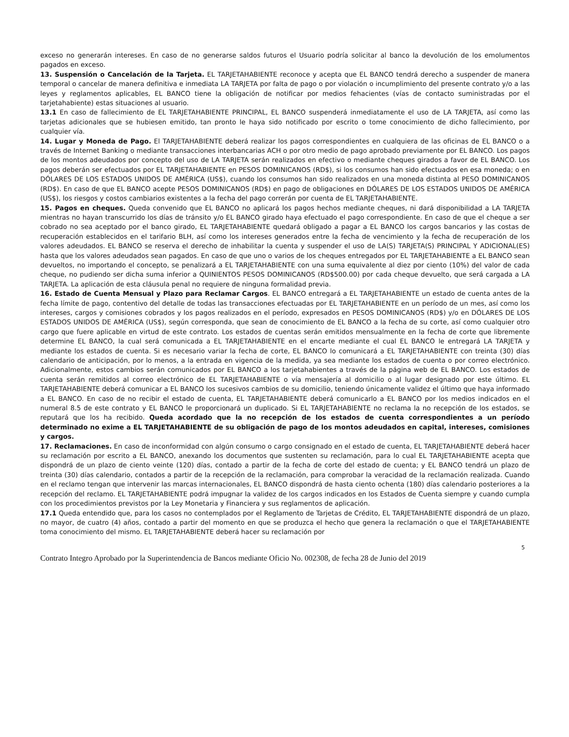exceso no generarán intereses. En caso de no generarse saldos futuros el Usuario podría solicitar al banco la devolución de los emolumentos pagados en exceso.
13. Suspensión o Cancelación de la Tarjeta. EL TARJETAHABIENTE reconoce y acepta que EL BANCO tendrá derecho a suspender de manera temporal o cancelar de manera definitiva e inmediata LA TARJETA por falta de pago o por violación o incumplimiento del presente contrato y/o a las leyes y reglamentos aplicables, EL BANCO tiene la obligación de notificar por medios fehacientes (vías de contacto suministradas por el tarjetahabiente) estas situaciones al usuario.
13.1 En caso de fallecimiento de EL TARJETAHABIENTE PRINCIPAL, EL BANCO suspenderá inmediatamente el uso de LA TARJETA, así como las tarjetas adicionales que se hubiesen emitido, tan pronto le haya sido notificado por escrito o tome conocimiento de dicho fallecimiento, por cualquier vía.
14. Lugar y Moneda de Pago. El TARJETAHABIENTE deberá realizar los pagos correspondientes en cualquiera de las oficinas de EL BANCO o a través de Internet Banking o mediante transacciones interbancarias ACH o por otro medio de pago aprobado previamente por EL BANCO. Los pagos de los montos adeudados por concepto del uso de LA TARJETA serán realizados en efectivo o mediante cheques girados a favor de EL BANCO. Los pagos deberán ser efectuados por EL TARJETAHABIENTE en PESOS DOMINICANOS (RD$), si los consumos han sido efectuados en esa moneda; o en DÓLARES DE LOS ESTADOS UNIDOS DE AMÉRICA (US$), cuando los consumos han sido realizados en una moneda distinta al PESO DOMINICANOS (RD$). En caso de que EL BANCO acepte PESOS DOMINICANOS (RD$) en pago de obligaciones en DÓLARES DE LOS ESTADOS UNIDOS DE AMÉRICA (US$), los riesgos y costos cambiarios existentes a la fecha del pago correrán por cuenta de EL TARJETAHABIENTE.
15. Pagos en cheques. Queda convenido que EL BANCO no aplicará los pagos hechos mediante cheques, ni dará disponibilidad a LA TARJETA mientras no hayan transcurrido los días de tránsito y/o EL BANCO girado haya efectuado el pago correspondiente. En caso de que el cheque a ser cobrado no sea aceptado por el banco girado, EL TARJETAHABIENTE quedará obligado a pagar a EL BANCO los cargos bancarios y las costas de recuperación establecidos en el tarifario BLH, así como los intereses generados entre la fecha de vencimiento y la fecha de recuperación de los valores adeudados. EL BANCO se reserva el derecho de inhabilitar la cuenta y suspender el uso de LA(S) TARJETA(S) PRINCIPAL Y ADICIONAL(ES) hasta que los valores adeudados sean pagados. En caso de que uno o varios de los cheques entregados por EL TARJETAHABIENTE a EL BANCO sean devueltos, no importando el concepto, se penalizará a EL TARJETAHABIENTE con una suma equivalente al diez por ciento (10%) del valor de cada cheque, no pudiendo ser dicha suma inferior a QUINIENTOS PESOS DOMINICANOS (RD$500.00) por cada cheque devuelto, que será cargada a LA TARJETA. La aplicación de esta cláusula penal no requiere de ninguna formalidad previa.
16. Estado de Cuenta Mensual y Plazo para Reclamar Cargos. EL BANCO entregará a EL TARJETAHABIENTE un estado de cuenta antes de la fecha límite de pago, contentivo del detalle de todas las transacciones efectuadas por EL TARJETAHABIENTE en un período de un mes, así como los intereses, cargos y comisiones cobrados y los pagos realizados en el período, expresados en PESOS DOMINICANOS (RD$) y/o en DÓLARES DE LOS ESTADOS UNIDOS DE AMÉRICA (US$), según corresponda, que sean de conocimiento de EL BANCO a la fecha de su corte, así como cualquier otro cargo que fuere aplicable en virtud de este contrato. Los estados de cuentas serán emitidos mensualmente en la fecha de corte que libremente determine EL BANCO, la cual será comunicada a EL TARJETAHABIENTE en el encarte mediante el cual EL BANCO le entregará LA TARJETA y mediante los estados de cuenta. Si es necesario variar la fecha de corte, EL BANCO lo comunicará a EL TARJETAHABIENTE con treinta (30) días calendario de anticipación, por lo menos, a la entrada en vigencia de la medida, ya sea mediante los estados de cuenta o por correo electrónico. Adicionalmente, estos cambios serán comunicados por EL BANCO a los tarjetahabientes a través de la página web de EL BANCO. Los estados de cuenta serán remitidos al correo electrónico de EL TARJETAHABIENTE o vía mensajería al domicilio o al lugar designado por este último. EL TARJETAHABIENTE deberá comunicar a EL BANCO los sucesivos cambios de su domicilio, teniendo únicamente validez el último que haya informado a EL BANCO. En caso de no recibir el estado de cuenta, EL TARJETAHABIENTE deberá comunicarlo a EL BANCO por los medios indicados en el numeral 8.5 de este contrato y EL BANCO le proporcionará un duplicado. Si EL TARJETAHABIENTE no reclama la no recepción de los estados, se reputará que los ha recibido. Queda acordado que la no recepción de los estados de cuenta correspondientes a un período determinado no exime a EL TARJETAHABIENTE de su obligación de pago de los montos adeudados en capital, intereses, comisiones y cargos.
17. Reclamaciones. En caso de inconformidad con algún consumo o cargo consignado en el estado de cuenta, EL TARJETAHABIENTE deberá hacer su reclamación por escrito a EL BANCO, anexando los documentos que sustenten su reclamación, para lo cual EL TARJETAHABIENTE acepta que dispondrá de un plazo de ciento veinte (120) días, contado a partir de la fecha de corte del estado de cuenta; y EL BANCO tendrá un plazo de treinta (30) días calendario, contados a partir de la recepción de la reclamación, para comprobar la veracidad de la reclamación realizada. Cuando en el reclamo tengan que intervenir las marcas internacionales, EL BANCO dispondrá de hasta ciento ochenta (180) días calendario posteriores a la recepción del reclamo. EL TARJETAHABIENTE podrá impugnar la validez de los cargos indicados en los Estados de Cuenta siempre y cuando cumpla con los procedimientos previstos por la Ley Monetaria y Financiera y sus reglamentos de aplicación.
17.1 Queda entendido que, para los casos no contemplados por el Reglamento de Tarjetas de Crédito, EL TARJETAHABIENTE dispondrá de un plazo, no mayor, de cuatro (4) años, contado a partir del momento en que se produzca el hecho que genera la reclamación o que el TARJETAHABIENTE toma conocimiento del mismo. EL TARJETAHABIENTE deberá hacer su reclamación por
5
Contrato Integro Aprobado por la Superintendencia de Bancos mediante Oficio No. 002308, de fecha 28 de Junio del 2019